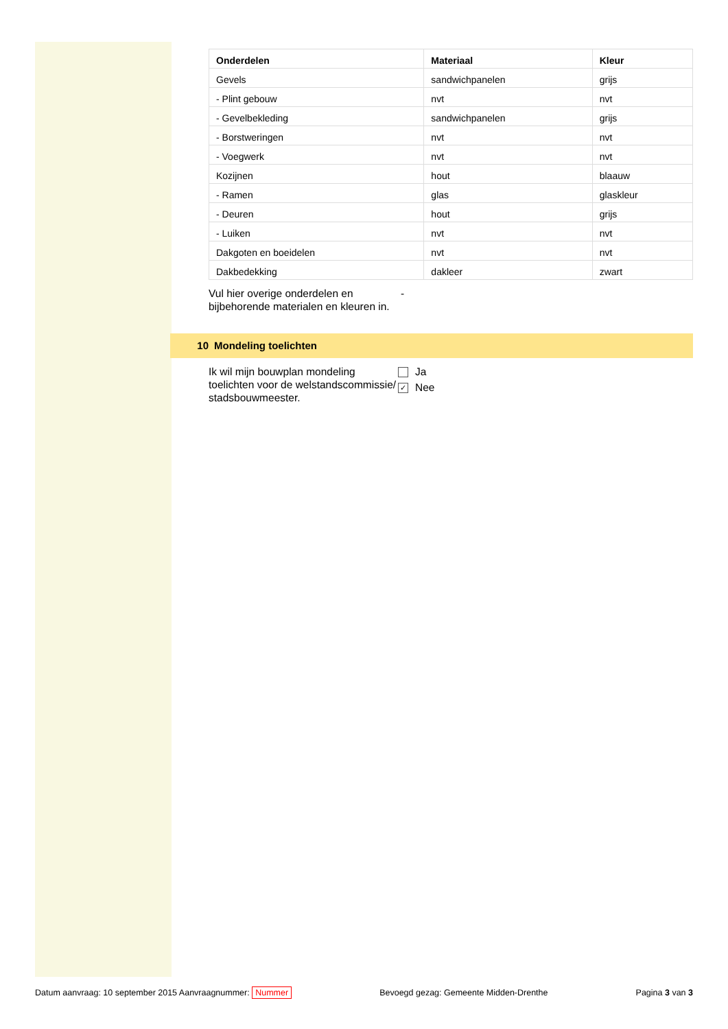| Onderdelen | Materiaal | Kleur |
| --- | --- | --- |
| Gevels | sandwichpanelen | grijs |
| - Plint gebouw | nvt | nvt |
| - Gevelbekleding | sandwichpanelen | grijs |
| - Borstweringen | nvt | nvt |
| - Voegwerk | nvt | nvt |
| Kozijnen | hout | blaauw |
| - Ramen | glas | glaskleur |
| - Deuren | hout | grijs |
| - Luiken | nvt | nvt |
| Dakgoten en boeidelen | nvt | nvt |
| Dakbedekking | dakleer | zwart |
Vul hier overige onderdelen en bijbehorende materialen en kleuren in.
-
10 Mondeling toelichten
Ik wil mijn bouwplan mondeling toelichten voor de welstandscommissie/ stadsbouwmeester.
Ja
✓ Nee
Datum aanvraag: 10 september 2015 Aanvraagnummer: Nummer
Bevoegd gezag: Gemeente Midden-Drenthe
Pagina 3 van 3